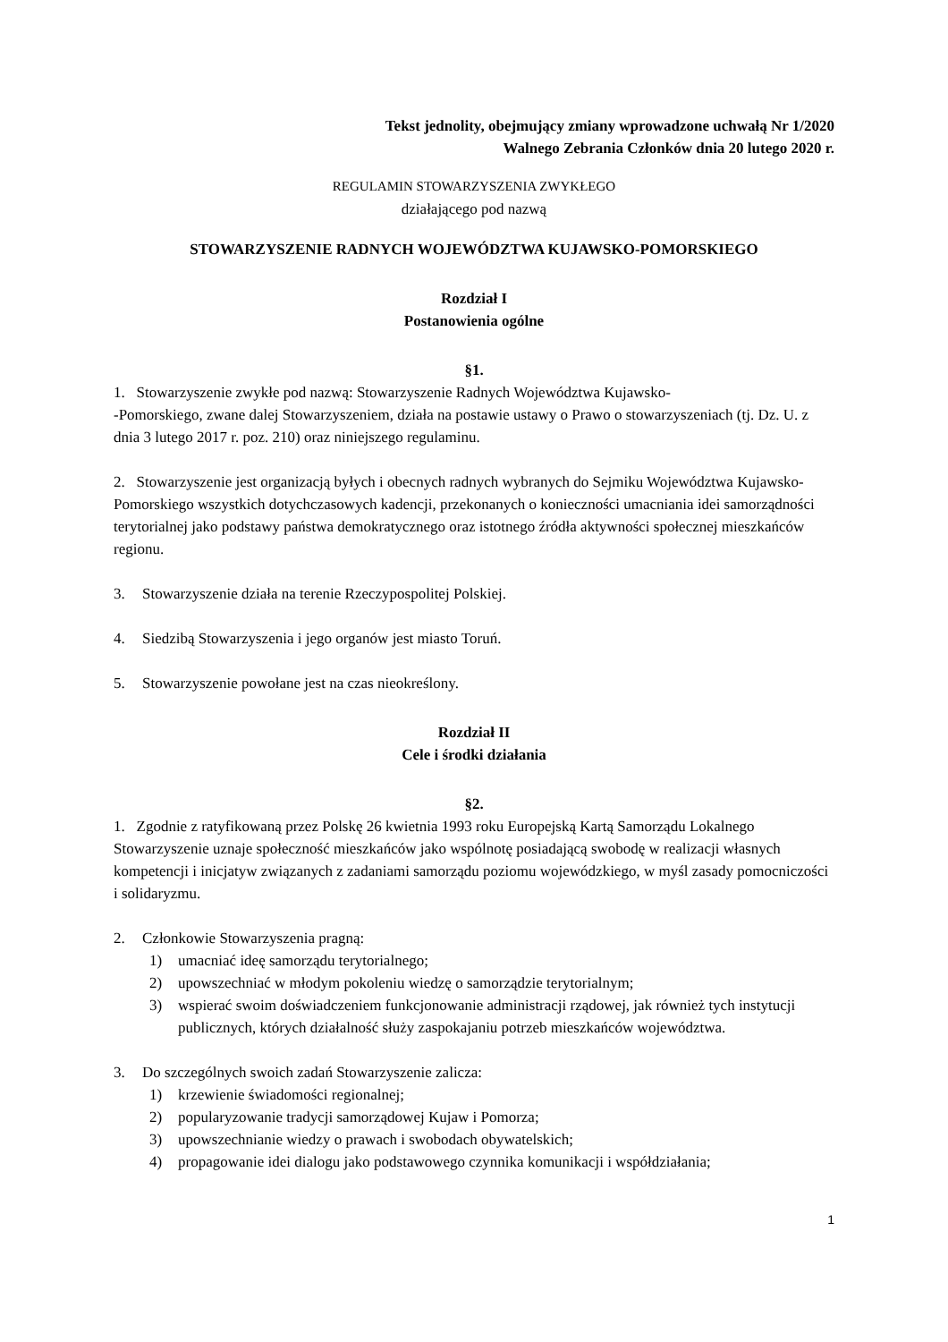Tekst jednolity, obejmujący zmiany wprowadzone uchwałą Nr 1/2020
Walnego Zebrania Członków dnia 20 lutego 2020 r.
REGULAMIN STOWARZYSZENIA ZWYKŁEGO
działającego pod nazwą
STOWARZYSZENIE RADNYCH WOJEWÓDZTWA KUJAWSKO-POMORSKIEGO
Rozdział I
Postanowienia ogólne
§1.
1. Stowarzyszenie zwykłe pod nazwą: Stowarzyszenie Radnych Województwa Kujawsko-
-Pomorskiego, zwane dalej Stowarzyszeniem, działa na postawie ustawy o Prawo o stowarzyszeniach (tj. Dz. U. z dnia 3 lutego 2017 r. poz. 210) oraz niniejszego regulaminu.
2. Stowarzyszenie jest organizacją byłych i obecnych radnych wybranych do Sejmiku Województwa Kujawsko-Pomorskiego wszystkich dotychczasowych kadencji, przekonanych o konieczności umacniania idei samorządności terytorialnej jako podstawy państwa demokratycznego oraz istotnego źródła aktywności społecznej mieszkańców regionu.
3. Stowarzyszenie działa na terenie Rzeczypospolitej Polskiej.
4. Siedzibą Stowarzyszenia i jego organów jest miasto Toruń.
5. Stowarzyszenie powołane jest na czas nieokreślony.
Rozdział II
Cele i środki działania
§2.
1. Zgodnie z ratyfikowaną przez Polskę 26 kwietnia 1993 roku Europejską Kartą Samorządu Lokalnego Stowarzyszenie uznaje społeczność mieszkańców jako wspólnotę posiadającą swobodę w realizacji własnych kompetencji i inicjatyw związanych z zadaniami samorządu poziomu wojewódzkiego, w myśl zasady pomocniczości i solidaryzmu.
2. Członkowie Stowarzyszenia pragną:
1) umacniać ideę samorządu terytorialnego;
2) upowszechniać w młodym pokoleniu wiedzę o samorządzie terytorialnym;
3) wspierać swoim doświadczeniem funkcjonowanie administracji rządowej, jak również tych instytucji publicznych, których działalność służy zaspokajaniu potrzeb mieszkańców województwa.
3. Do szczególnych swoich zadań Stowarzyszenie zalicza:
1) krzewienie świadomości regionalnej;
2) popularyzowanie tradycji samorządowej Kujaw i Pomorza;
3) upowszechnianie wiedzy o prawach i swobodach obywatelskich;
4) propagowanie idei dialogu jako podstawowego czynnika komunikacji i współdziałania;
1